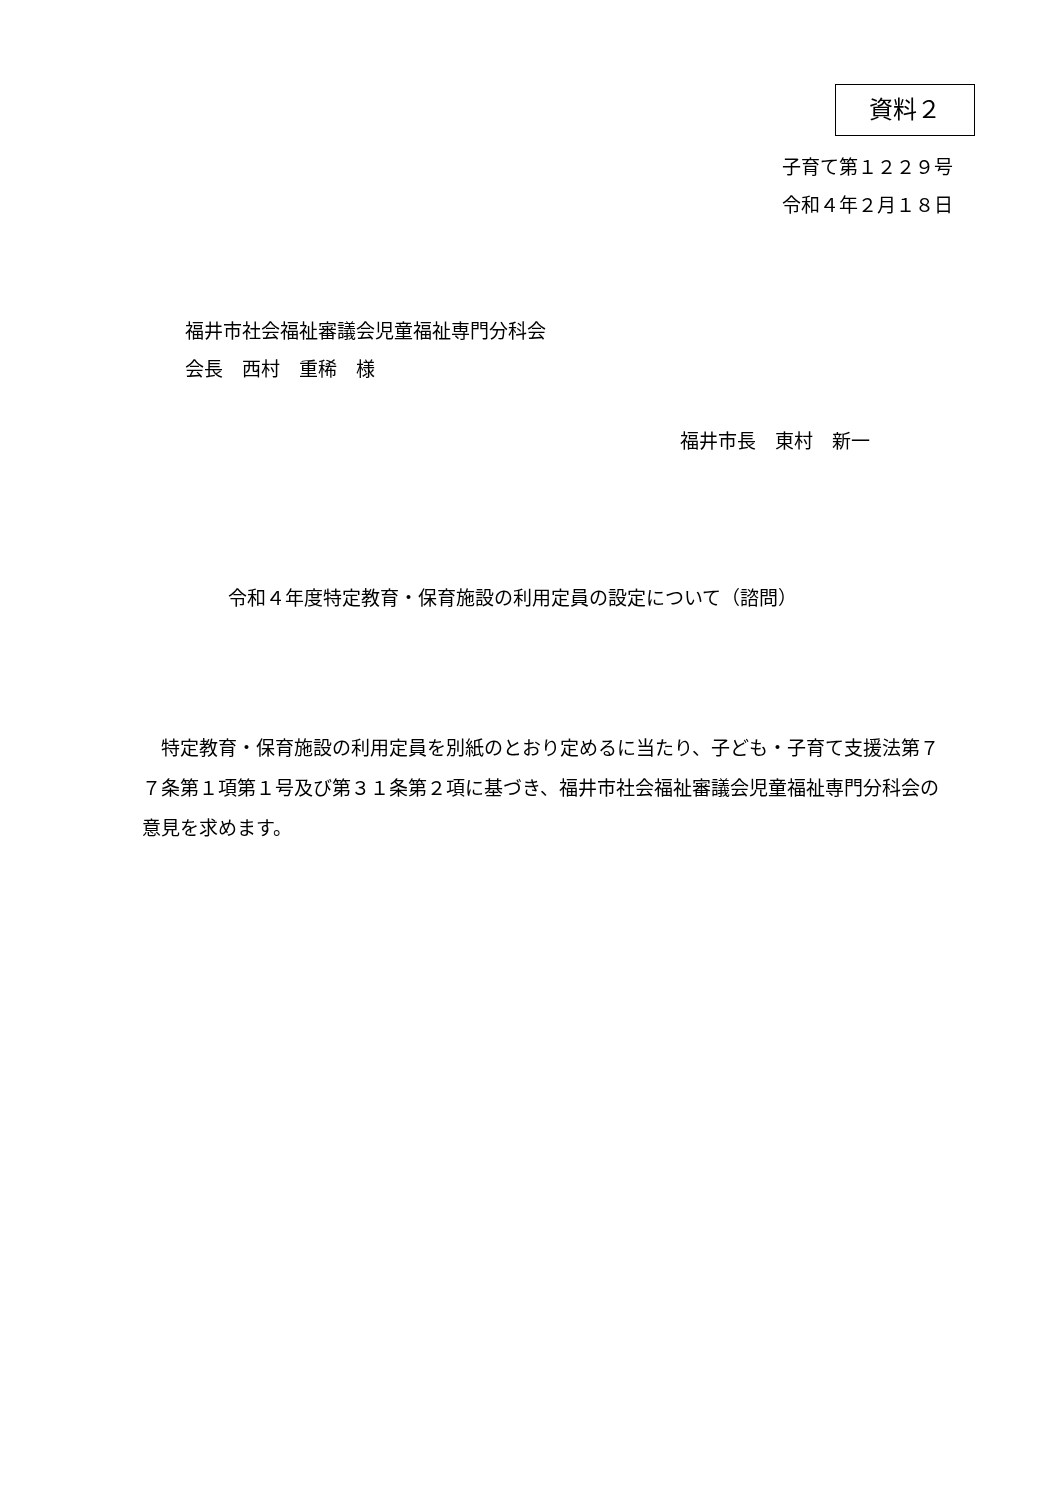資料２
子育て第１２２９号
令和４年２月１８日
福井市社会福祉審議会児童福祉専門分科会
会長　西村　重稀　様
福井市長　東村　新一
令和４年度特定教育・保育施設の利用定員の設定について（諮問）
特定教育・保育施設の利用定員を別紙のとおり定めるに当たり、子ども・子育て支援法第７７条第１項第１号及び第３１条第２項に基づき、福井市社会福祉審議会児童福祉専門分科会の意見を求めます。